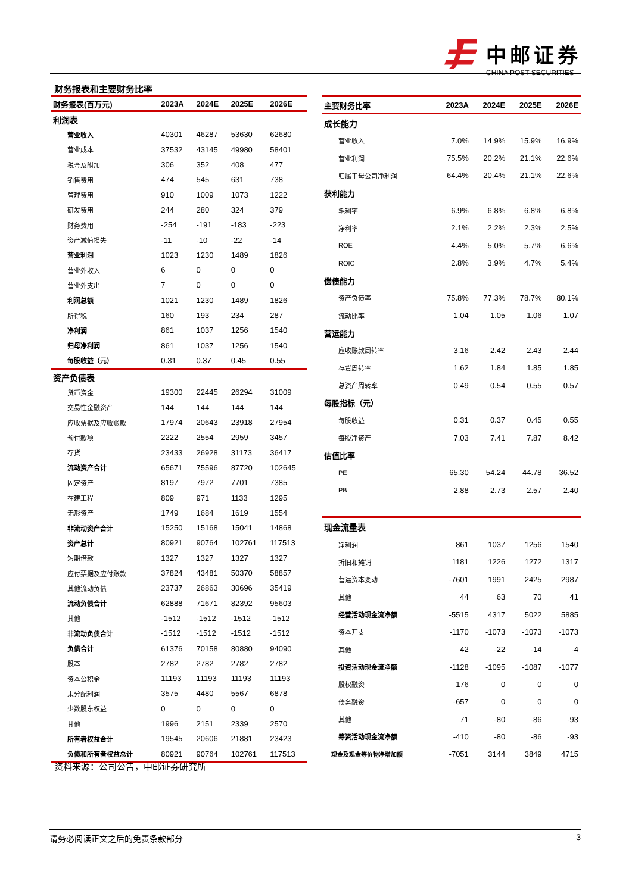中邮证券
CHINA POST SECURITIES
财务报表和主要财务比率
| 财务报表(百万元) | 2023A | 2024E | 2025E | 2026E |
| --- | --- | --- | --- | --- |
| 利润表 | | | | |
| 营业收入 | 40301 | 46287 | 53630 | 62680 |
| 营业成本 | 37532 | 43145 | 49980 | 58401 |
| 税金及附加 | 306 | 352 | 408 | 477 |
| 销售费用 | 474 | 545 | 631 | 738 |
| 管理费用 | 910 | 1009 | 1073 | 1222 |
| 研发费用 | 244 | 280 | 324 | 379 |
| 财务费用 | -254 | -191 | -183 | -223 |
| 资产减值损失 | -11 | -10 | -22 | -14 |
| 营业利润 | 1023 | 1230 | 1489 | 1826 |
| 营业外收入 | 6 | 0 | 0 | 0 |
| 营业外支出 | 7 | 0 | 0 | 0 |
| 利润总额 | 1021 | 1230 | 1489 | 1826 |
| 所得税 | 160 | 193 | 234 | 287 |
| 净利润 | 861 | 1037 | 1256 | 1540 |
| 归母净利润 | 861 | 1037 | 1256 | 1540 |
| 每股收益（元） | 0.31 | 0.37 | 0.45 | 0.55 |
| 资产负债表 | | | | |
| 货币资金 | 19300 | 22445 | 26294 | 31009 |
| 交易性金融资产 | 144 | 144 | 144 | 144 |
| 应收票据及应收账款 | 17974 | 20643 | 23918 | 27954 |
| 预付款项 | 2222 | 2554 | 2959 | 3457 |
| 存货 | 23433 | 26928 | 31173 | 36417 |
| 流动资产合计 | 65671 | 75596 | 87720 | 102645 |
| 固定资产 | 8197 | 7972 | 7701 | 7385 |
| 在建工程 | 809 | 971 | 1133 | 1295 |
| 无形资产 | 1749 | 1684 | 1619 | 1554 |
| 非流动资产合计 | 15250 | 15168 | 15041 | 14868 |
| 资产总计 | 80921 | 90764 | 102761 | 117513 |
| 短期借款 | 1327 | 1327 | 1327 | 1327 |
| 应付票据及应付账款 | 37824 | 43481 | 50370 | 58857 |
| 其他流动负债 | 23737 | 26863 | 30696 | 35419 |
| 流动负债合计 | 62888 | 71671 | 82392 | 95603 |
| 其他 | -1512 | -1512 | -1512 | -1512 |
| 非流动负债合计 | -1512 | -1512 | -1512 | -1512 |
| 负债合计 | 61376 | 70158 | 80880 | 94090 |
| 股本 | 2782 | 2782 | 2782 | 2782 |
| 资本公积金 | 11193 | 11193 | 11193 | 11193 |
| 未分配利润 | 3575 | 4480 | 5567 | 6878 |
| 少数股东权益 | 0 | 0 | 0 | 0 |
| 其他 | 1996 | 2151 | 2339 | 2570 |
| 所有者权益合计 | 19545 | 20606 | 21881 | 23423 |
| 负债和所有者权益总计 | 80921 | 90764 | 102761 | 117513 |
| 主要财务比率 | 2023A | 2024E | 2025E | 2026E |
| --- | --- | --- | --- | --- |
| 成长能力 | | | | |
| 营业收入 | 7.0% | 14.9% | 15.9% | 16.9% |
| 营业利润 | 75.5% | 20.2% | 21.1% | 22.6% |
| 归属于母公司净利润 | 64.4% | 20.4% | 21.1% | 22.6% |
| 获利能力 | | | | |
| 毛利率 | 6.9% | 6.8% | 6.8% | 6.8% |
| 净利率 | 2.1% | 2.2% | 2.3% | 2.5% |
| ROE | 4.4% | 5.0% | 5.7% | 6.6% |
| ROIC | 2.8% | 3.9% | 4.7% | 5.4% |
| 偿债能力 | | | | |
| 资产负债率 | 75.8% | 77.3% | 78.7% | 80.1% |
| 流动比率 | 1.04 | 1.05 | 1.06 | 1.07 |
| 营运能力 | | | | |
| 应收账款周转率 | 3.16 | 2.42 | 2.43 | 2.44 |
| 存货周转率 | 1.62 | 1.84 | 1.85 | 1.85 |
| 总资产周转率 | 0.49 | 0.54 | 0.55 | 0.57 |
| 每股指标（元） | | | | |
| 每股收益 | 0.31 | 0.37 | 0.45 | 0.55 |
| 每股净资产 | 7.03 | 7.41 | 7.87 | 8.42 |
| 估值比率 | | | | |
| PE | 65.30 | 54.24 | 44.78 | 36.52 |
| PB | 2.88 | 2.73 | 2.57 | 2.40 |
| 现金流量表 | | | | |
| 净利润 | 861 | 1037 | 1256 | 1540 |
| 折旧和摊销 | 1181 | 1226 | 1272 | 1317 |
| 营运资本变动 | -7601 | 1991 | 2425 | 2987 |
| 其他 | 44 | 63 | 70 | 41 |
| 经营活动现金流净额 | -5515 | 4317 | 5022 | 5885 |
| 资本开支 | -1170 | -1073 | -1073 | -1073 |
| 其他 | 42 | -22 | -14 | -4 |
| 投资活动现金流净额 | -1128 | -1095 | -1087 | -1077 |
| 股权融资 | 176 | 0 | 0 | 0 |
| 债务融资 | -657 | 0 | 0 | 0 |
| 其他 | 71 | -80 | -86 | -93 |
| 筹资活动现金流净额 | -410 | -80 | -86 | -93 |
| 现金及现金等价物净增加额 | -7051 | 3144 | 3849 | 4715 |
资料来源：公司公告，中邮证券研究所
请务必阅读正文之后的免责条款部分 3